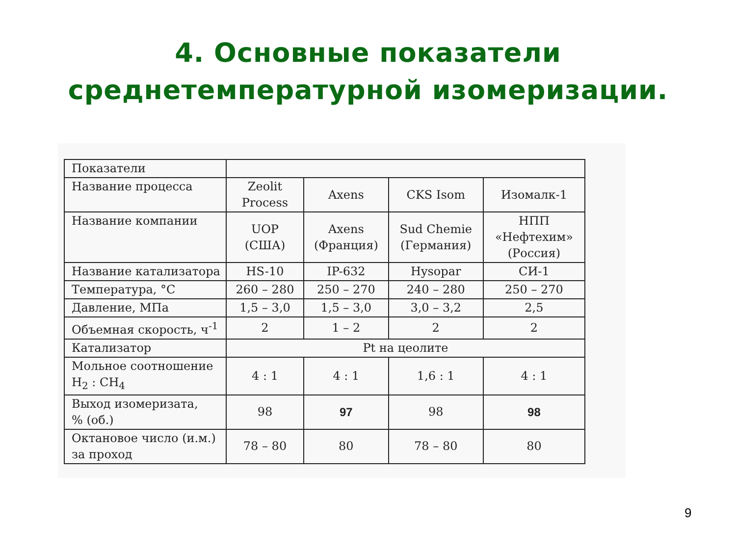4. Основные показатели
среднетемпературной изомеризации.
| Показатели | | | | |
| Название процесса | Zeolit Process | Axens | CKS Isom | Изомалк-1 |
| Название компании | UOP (США) | Axens (Франция) | Sud Chemie (Германия) | НПП «Нефтехим» (Россия) |
| Название катализатора | HS-10 | IP-632 | Hysopar | СИ-1 |
| Температура, °С | 260 – 280 | 250 – 270 | 240 – 280 | 250 – 270 |
| Давление, МПа | 1,5 – 3,0 | 1,5 – 3,0 | 3,0 – 3,2 | 2,5 |
| Объемная скорость, ч<sup>-1</sup> | 2 | 1 – 2 | 2 | 2 |
| Катализатор | Pt на цеолите | | | |
| Мольное соотношение H<sub>2</sub> : CH<sub>4</sub> | 4 : 1 | 4 : 1 | 1,6 : 1 | 4 : 1 |
| Выход изомеризата, % (об.) | 98 | 97 | 98 | 98 |
| Октановое число (и.м.) за проход | 78 – 80 | 80 | 78 – 80 | 80 |
9